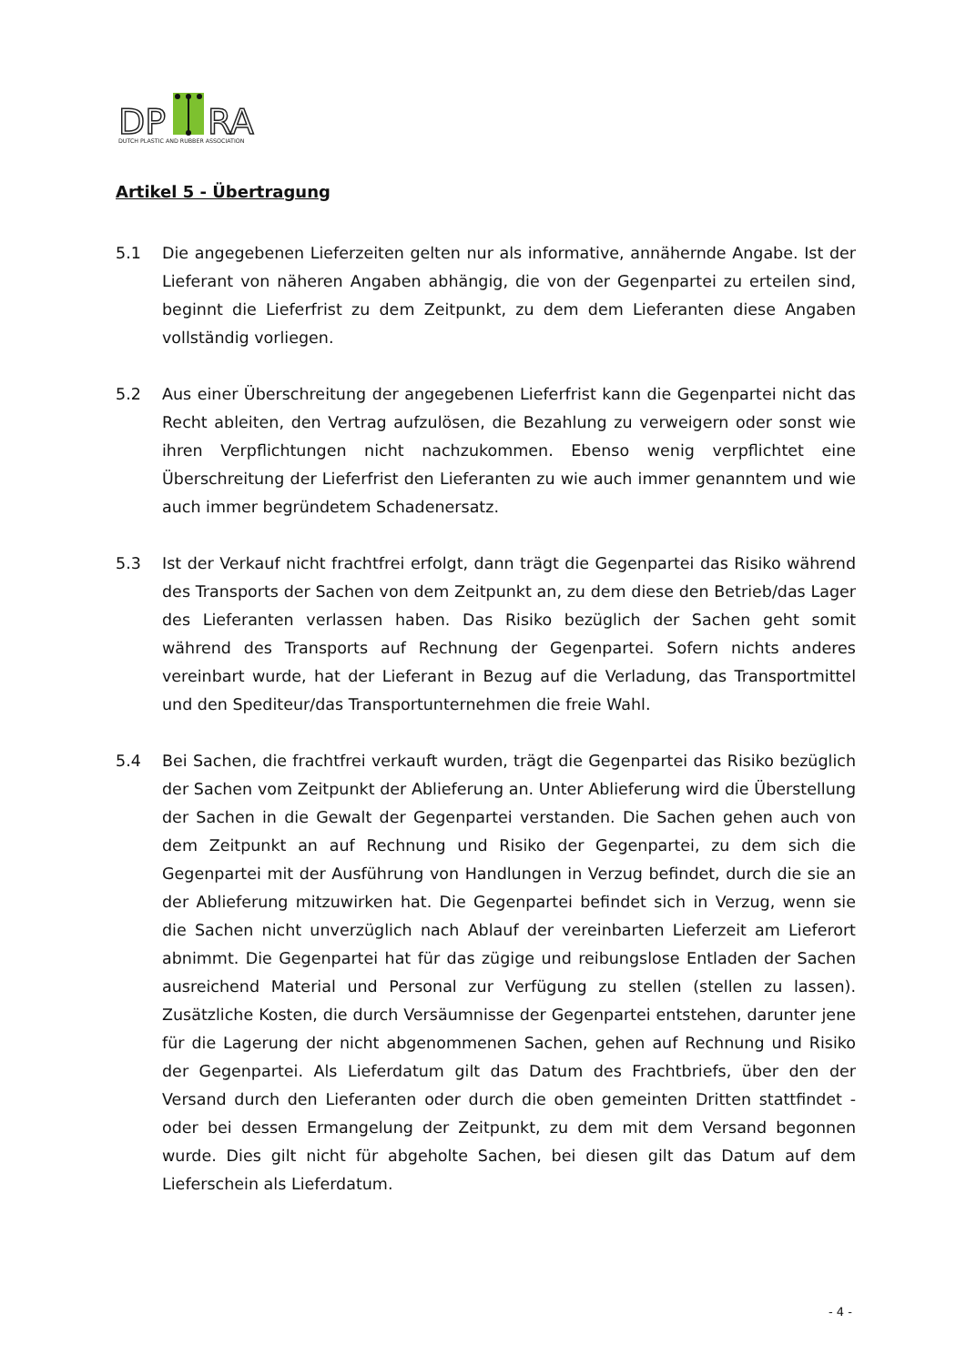DP
RA
DUTCH PLASTIC AND RUBBER ASSOCIATION
Artikel 5 - Übertragung
5.1 Die angegebenen Lieferzeiten gelten nur als informative, annähernde Angabe. Ist der Lieferant von näheren Angaben abhängig, die von der Gegenpartei zu erteilen sind, beginnt die Lieferfrist zu dem Zeitpunkt, zu dem dem Lieferanten diese Angaben vollständig vorliegen.
5.2 Aus einer Überschreitung der angegebenen Lieferfrist kann die Gegenpartei nicht das Recht ableiten, den Vertrag aufzulösen, die Bezahlung zu verweigern oder sonst wie ihren Verpflichtungen nicht nachzukommen. Ebenso wenig verpflichtet eine Überschreitung der Lieferfrist den Lieferanten zu wie auch immer genanntem und wie auch immer begründetem Schadenersatz.
5.3 Ist der Verkauf nicht frachtfrei erfolgt, dann trägt die Gegenpartei das Risiko während des Transports der Sachen von dem Zeitpunkt an, zu dem diese den Betrieb/das Lager des Lieferanten verlassen haben. Das Risiko bezüglich der Sachen geht somit während des Transports auf Rechnung der Gegenpartei. Sofern nichts anderes vereinbart wurde, hat der Lieferant in Bezug auf die Verladung, das Transportmittel und den Spediteur/das Transportunternehmen die freie Wahl.
5.4 Bei Sachen, die frachtfrei verkauft wurden, trägt die Gegenpartei das Risiko bezüglich der Sachen vom Zeitpunkt der Ablieferung an. Unter Ablieferung wird die Überstellung der Sachen in die Gewalt der Gegenpartei verstanden. Die Sachen gehen auch von dem Zeitpunkt an auf Rechnung und Risiko der Gegenpartei, zu dem sich die Gegenpartei mit der Ausführung von Handlungen in Verzug befindet, durch die sie an der Ablieferung mitzuwirken hat. Die Gegenpartei befindet sich in Verzug, wenn sie die Sachen nicht unverzüglich nach Ablauf der vereinbarten Lieferzeit am Lieferort abnimmt. Die Gegenpartei hat für das zügige und reibungslose Entladen der Sachen ausreichend Material und Personal zur Verfügung zu stellen (stellen zu lassen). Zusätzliche Kosten, die durch Versäumnisse der Gegenpartei entstehen, darunter jene für die Lagerung der nicht abgenommenen Sachen, gehen auf Rechnung und Risiko der Gegenpartei. Als Lieferdatum gilt das Datum des Frachtbriefs, über den der Versand durch den Lieferanten oder durch die oben gemeinten Dritten stattfindet - oder bei dessen Ermangelung der Zeitpunkt, zu dem mit dem Versand begonnen wurde. Dies gilt nicht für abgeholte Sachen, bei diesen gilt das Datum auf dem Lieferschein als Lieferdatum.
- 4 -